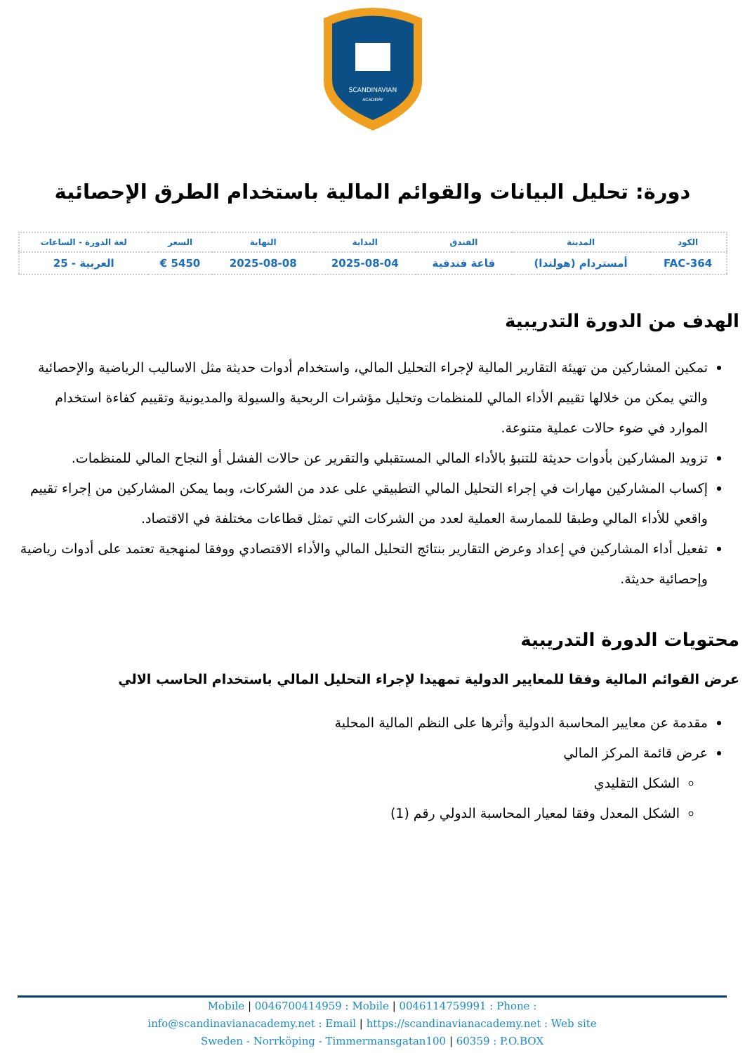SCANDINAVIAN
ACADEMY
دورة: تحليل البيانات والقوائم المالية باستخدام الطرق الإحصائية
| الكود | المدينة | الفندق | البداية | النهاية | السعر | لغة الدورة - الساعات |
| --- | --- | --- | --- | --- | --- | --- |
| FAC-364 | أمستردام (هولندا) | قاعة فندقية | 2025-08-04 | 2025-08-08 | 5450 € | العربية - 25 |
الهدف من الدورة التدريبية
تمكين المشاركين من تهيئة التقارير المالية لإجراء التحليل المالي، واستخدام أدوات حديثة مثل الاساليب الرياضية والإحصائية والتي يمكن من خلالها تقييم الأداء المالي للمنظمات وتحليل مؤشرات الربحية والسيولة والمديونية وتقييم كفاءة استخدام الموارد في ضوء حالات عملية متنوعة.
تزويد المشاركين بأدوات حديثة للتنبؤ بالأداء المالي المستقبلي والتقرير عن حالات الفشل أو النجاح المالي للمنظمات.
إكساب المشاركين مهارات في إجراء التحليل المالي التطبيقي على عدد من الشركات، وبما يمكن المشاركين من إجراء تقييم واقعي للأداء المالي وطبقا للممارسة العملية لعدد من الشركات التي تمثل قطاعات مختلفة في الاقتصاد.
تفعيل أداء المشاركين في إعداد وعرض التقارير بنتائج التحليل المالي والأداء الاقتصادي ووفقا لمنهجية تعتمد على أدوات رياضية وإحصائية حديثة.
محتويات الدورة التدريبية
عرض القوائم المالية وفقا للمعايير الدولية تمهيدا لإجراء التحليل المالي باستخدام الحاسب الالي
مقدمة عن معايير المحاسبة الدولية وأثرها على النظم المالية المحلية
عرض قائمة المركز المالي
الشكل التقليدي
الشكل المعدل وفقا لمعيار المحاسبة الدولي رقم (1)
Mobile | 0046700414959 : Mobile | 0046114759991 : Phone :
info@scandinavianacademy.net : Email | https://scandinavianacademy.net : Web site
Sweden - Norrköping - Timmermansgatan100 | 60359 : P.O.BOX